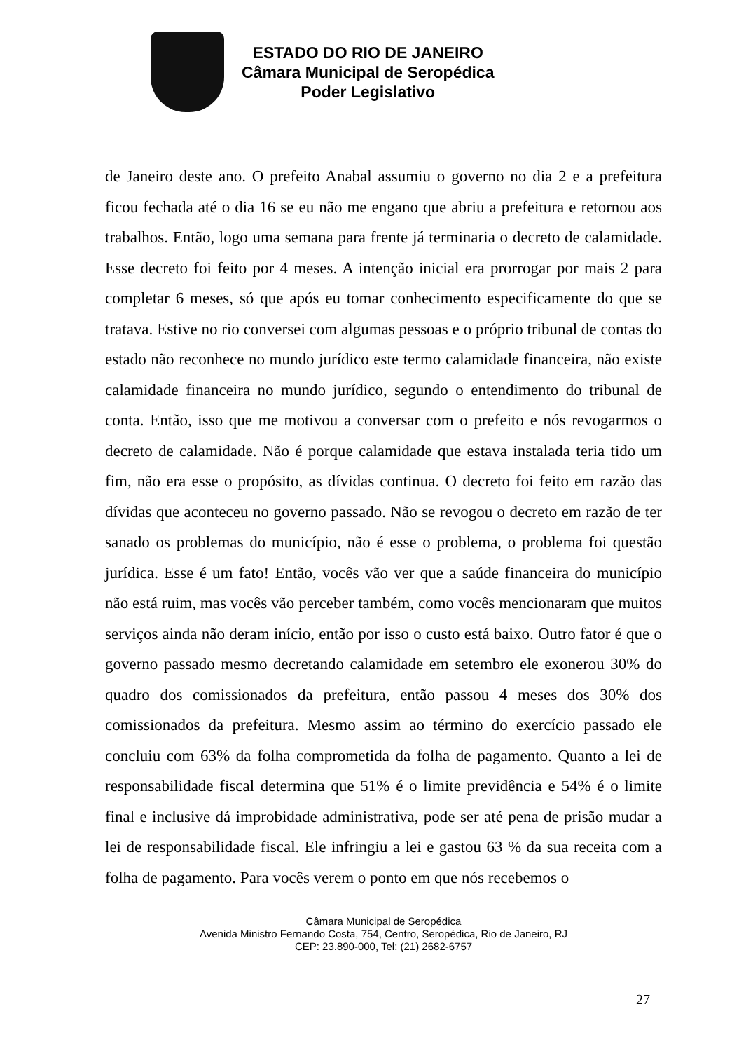ESTADO DO RIO DE JANEIRO
Câmara Municipal de Seropédica
Poder Legislativo
de Janeiro deste ano. O prefeito Anabal assumiu o governo no dia 2 e a prefeitura ficou fechada até o dia 16 se eu não me engano que abriu a prefeitura e retornou aos trabalhos. Então, logo uma semana para frente já terminaria o decreto de calamidade. Esse decreto foi feito por 4 meses. A intenção inicial era prorrogar por mais 2 para completar 6 meses, só que após eu tomar conhecimento especificamente do que se tratava. Estive no rio conversei com algumas pessoas e o próprio tribunal de contas do estado não reconhece no mundo jurídico este termo calamidade financeira, não existe calamidade financeira no mundo jurídico, segundo o entendimento do tribunal de conta. Então, isso que me motivou a conversar com o prefeito e nós revogarmos o decreto de calamidade. Não é porque calamidade que estava instalada teria tido um fim, não era esse o propósito, as dívidas continua. O decreto foi feito em razão das dívidas que aconteceu no governo passado. Não se revogou o decreto em razão de ter sanado os problemas do município, não é esse o problema, o problema foi questão jurídica. Esse é um fato! Então, vocês vão ver que a saúde financeira do município não está ruim, mas vocês vão perceber também, como vocês mencionaram que muitos serviços ainda não deram início, então por isso o custo está baixo. Outro fator é que o governo passado mesmo decretando calamidade em setembro ele exonerou 30% do quadro dos comissionados da prefeitura, então passou 4 meses dos 30% dos comissionados da prefeitura. Mesmo assim ao término do exercício passado ele concluiu com 63% da folha comprometida da folha de pagamento. Quanto a lei de responsabilidade fiscal determina que 51% é o limite previdência e 54% é o limite final e inclusive dá improbidade administrativa, pode ser até pena de prisão mudar a lei de responsabilidade fiscal. Ele infringiu a lei e gastou 63 % da sua receita com a folha de pagamento. Para vocês verem o ponto em que nós recebemos o
Câmara Municipal de Seropédica
Avenida Ministro Fernando Costa, 754, Centro, Seropédica, Rio de Janeiro, RJ
CEP: 23.890-000, Tel: (21) 2682-6757
27